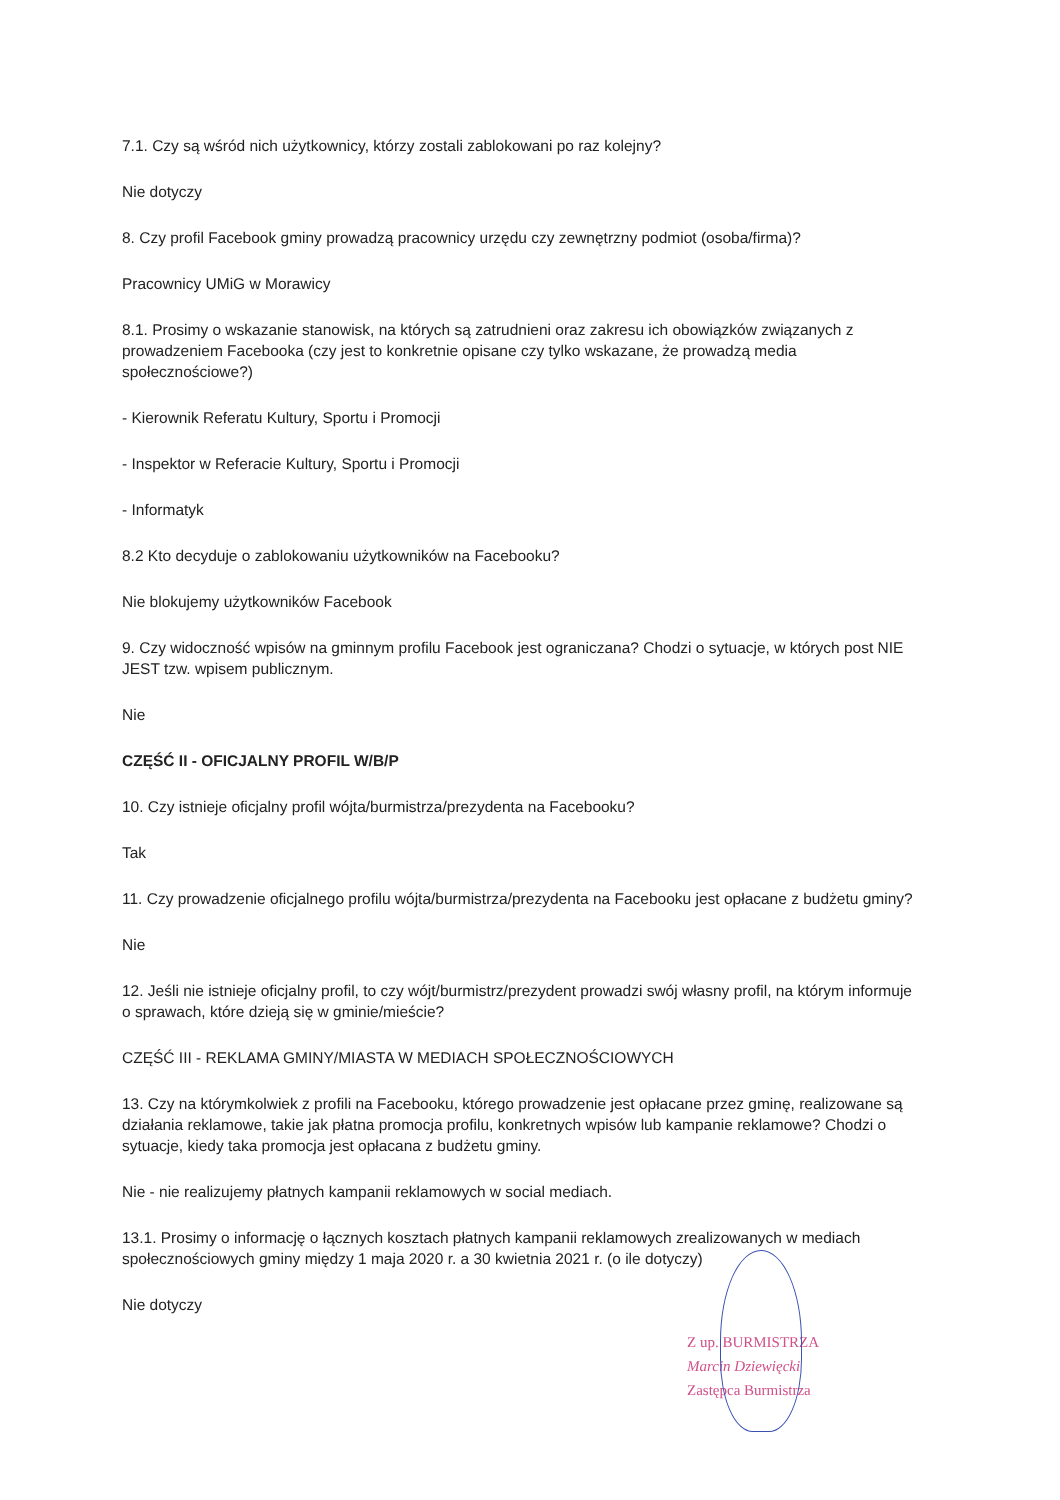7.1. Czy są wśród nich użytkownicy, którzy zostali zablokowani po raz kolejny?
Nie dotyczy
8. Czy profil Facebook gminy prowadzą pracownicy urzędu czy zewnętrzny podmiot (osoba/firma)?
Pracownicy UMiG w Morawicy
8.1. Prosimy o wskazanie stanowisk, na których są zatrudnieni oraz zakresu ich obowiązków związanych z prowadzeniem Facebooka (czy jest to konkretnie opisane czy tylko wskazane, że prowadzą media społecznościowe?)
- Kierownik Referatu Kultury, Sportu i Promocji
- Inspektor w Referacie Kultury, Sportu i Promocji
- Informatyk
8.2 Kto decyduje o zablokowaniu użytkowników na Facebooku?
Nie blokujemy użytkowników Facebook
9. Czy widoczność wpisów na gminnym profilu Facebook jest ograniczana? Chodzi o sytuacje, w których post NIE JEST tzw. wpisem publicznym.
Nie
CZĘŚĆ II - OFICJALNY PROFIL W/B/P
10. Czy istnieje oficjalny profil wójta/burmistrza/prezydenta na Facebooku?
Tak
11. Czy prowadzenie oficjalnego profilu wójta/burmistrza/prezydenta na Facebooku jest opłacane z budżetu gminy?
Nie
12. Jeśli nie istnieje oficjalny profil, to czy wójt/burmistrz/prezydent prowadzi swój własny profil, na którym informuje o sprawach, które dzieją się w gminie/mieście?
CZĘŚĆ III - REKLAMA GMINY/MIASTA W MEDIACH SPOŁECZNOŚCIOWYCH
13. Czy na którymkolwiek z profili na Facebooku, którego prowadzenie jest opłacane przez gminę, realizowane są działania reklamowe, takie jak płatna promocja profilu, konkretnych wpisów lub kampanie reklamowe? Chodzi o sytuacje, kiedy taka promocja jest opłacana z budżetu gminy.
Nie - nie realizujemy płatnych kampanii reklamowych w social mediach.
13.1. Prosimy o informację o łącznych kosztach płatnych kampanii reklamowych zrealizowanych w mediach społecznościowych gminy między 1 maja 2020 r. a 30 kwietnia 2021 r. (o ile dotyczy)
Nie dotyczy
Z up. BURMISTRZA
Marcin Dziewięcki
Zastępca Burmistrza